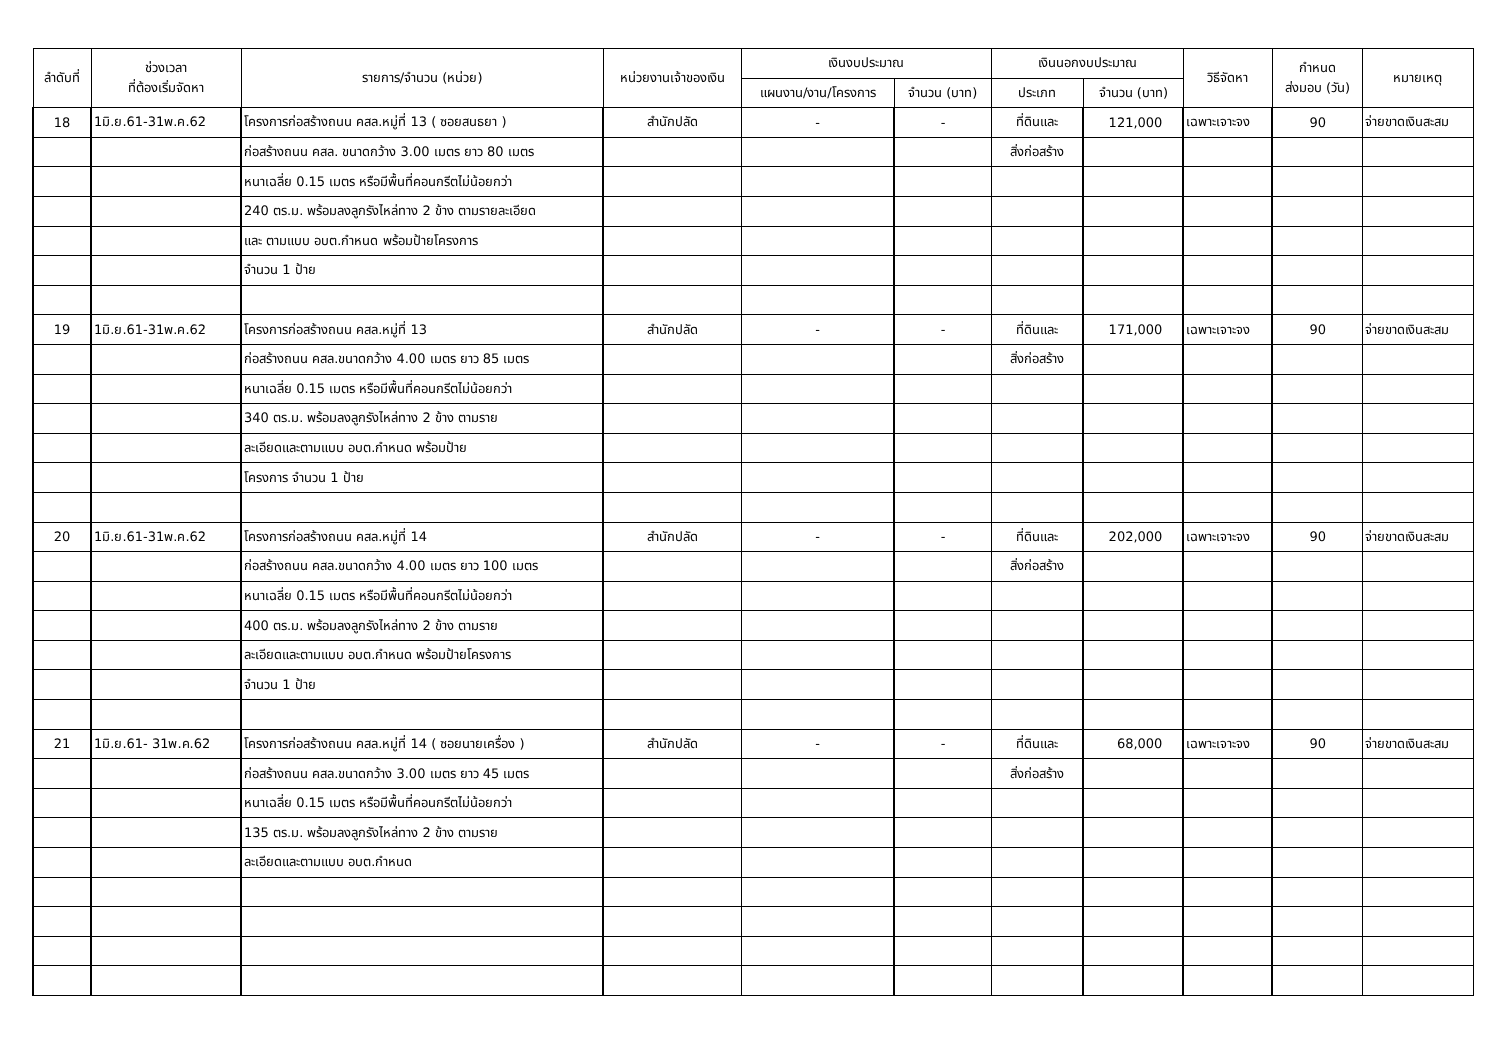| ลำดับที่ | ช่วงเวลา ที่ต้องเริ่มจัดหา | รายการ/จำนวน (หน่วย) | หน่วยงานเจ้าของเงิน | เงินงบประมาณ | | เงินนอกงบประมาณ | | วิธีจัดหา | กำหนด ส่งมอบ (วัน) | หมายเหตุ |
| --- | --- | --- | --- | --- | --- | --- | --- | --- | --- | --- |
| | | | | แผนงาน/งาน/โครงการ | จำนวน (บาท) | ประเภท | จำนวน (บาท) | | | |
| 18 | 1มิ.ย.61-31พ.ค.62 | โครงการก่อสร้างถนน คสล.หมู่ที่ 13 ( ซอยสนธยา ) | สำนักปลัด | - | - | ที่ดินและ | 121,000 | เฉพาะเจาะจง | 90 | จ่ายขาดเงินสะสม |
| | | ก่อสร้างถนน คสล. ขนาดกว้าง 3.00 เมตร ยาว 80 เมตร | | | | สิ่งก่อสร้าง | | | | |
| | | หนาเฉลี่ย 0.15 เมตร หรือมีพื้นที่คอนกรีตไม่น้อยกว่า | | | | | | | | |
| | | 240 ตร.ม. พร้อมลงลูกรังไหล่ทาง 2 ข้าง ตามรายละเอียด | | | | | | | | |
| | | และ ตามแบบ อบต.กำหนด พร้อมป้ายโครงการ | | | | | | | | |
| | | จำนวน 1 ป้าย | | | | | | | | |
| 19 | 1มิ.ย.61-31พ.ค.62 | โครงการก่อสร้างถนน คสล.หมู่ที่ 13 | สำนักปลัด | - | - | ที่ดินและ | 171,000 | เฉพาะเจาะจง | 90 | จ่ายขาดเงินสะสม |
| | | ก่อสร้างถนน คสล.ขนาดกว้าง 4.00 เมตร ยาว 85 เมตร | | | | สิ่งก่อสร้าง | | | | |
| | | หนาเฉลี่ย 0.15 เมตร หรือมีพื้นที่คอนกรีตไม่น้อยกว่า | | | | | | | | |
| | | 340 ตร.ม. พร้อมลงลูกรังไหล่ทาง 2 ข้าง ตามราย | | | | | | | | |
| | | ละเอียดและตามแบบ อบต.กำหนด พร้อมป้าย | | | | | | | | |
| | | โครงการ จำนวน 1 ป้าย | | | | | | | | |
| 20 | 1มิ.ย.61-31พ.ค.62 | โครงการก่อสร้างถนน คสล.หมู่ที่ 14 | สำนักปลัด | - | - | ที่ดินและ | 202,000 | เฉพาะเจาะจง | 90 | จ่ายขาดเงินสะสม |
| | | ก่อสร้างถนน คสล.ขนาดกว้าง 4.00 เมตร ยาว 100 เมตร | | | | สิ่งก่อสร้าง | | | | |
| | | หนาเฉลี่ย 0.15 เมตร หรือมีพื้นที่คอนกรีตไม่น้อยกว่า | | | | | | | | |
| | | 400 ตร.ม. พร้อมลงลูกรังไหล่ทาง 2 ข้าง ตามราย | | | | | | | | |
| | | ละเอียดและตามแบบ อบต.กำหนด พร้อมป้ายโครงการ | | | | | | | | |
| | | จำนวน 1 ป้าย | | | | | | | | |
| 21 | 1มิ.ย.61- 31พ.ค.62 | โครงการก่อสร้างถนน คสล.หมู่ที่ 14 ( ซอยนายเครื่อง ) | สำนักปลัด | - | - | ที่ดินและ | 68,000 | เฉพาะเจาะจง | 90 | จ่ายขาดเงินสะสม |
| | | ก่อสร้างถนน คสล.ขนาดกว้าง 3.00 เมตร ยาว 45 เมตร | | | | สิ่งก่อสร้าง | | | | |
| | | หนาเฉลี่ย 0.15 เมตร หรือมีพื้นที่คอนกรีตไม่น้อยกว่า | | | | | | | | |
| | | 135 ตร.ม. พร้อมลงลูกรังไหล่ทาง 2 ข้าง ตามราย | | | | | | | | |
| | | ละเอียดและตามแบบ อบต.กำหนด | | | | | | | | |